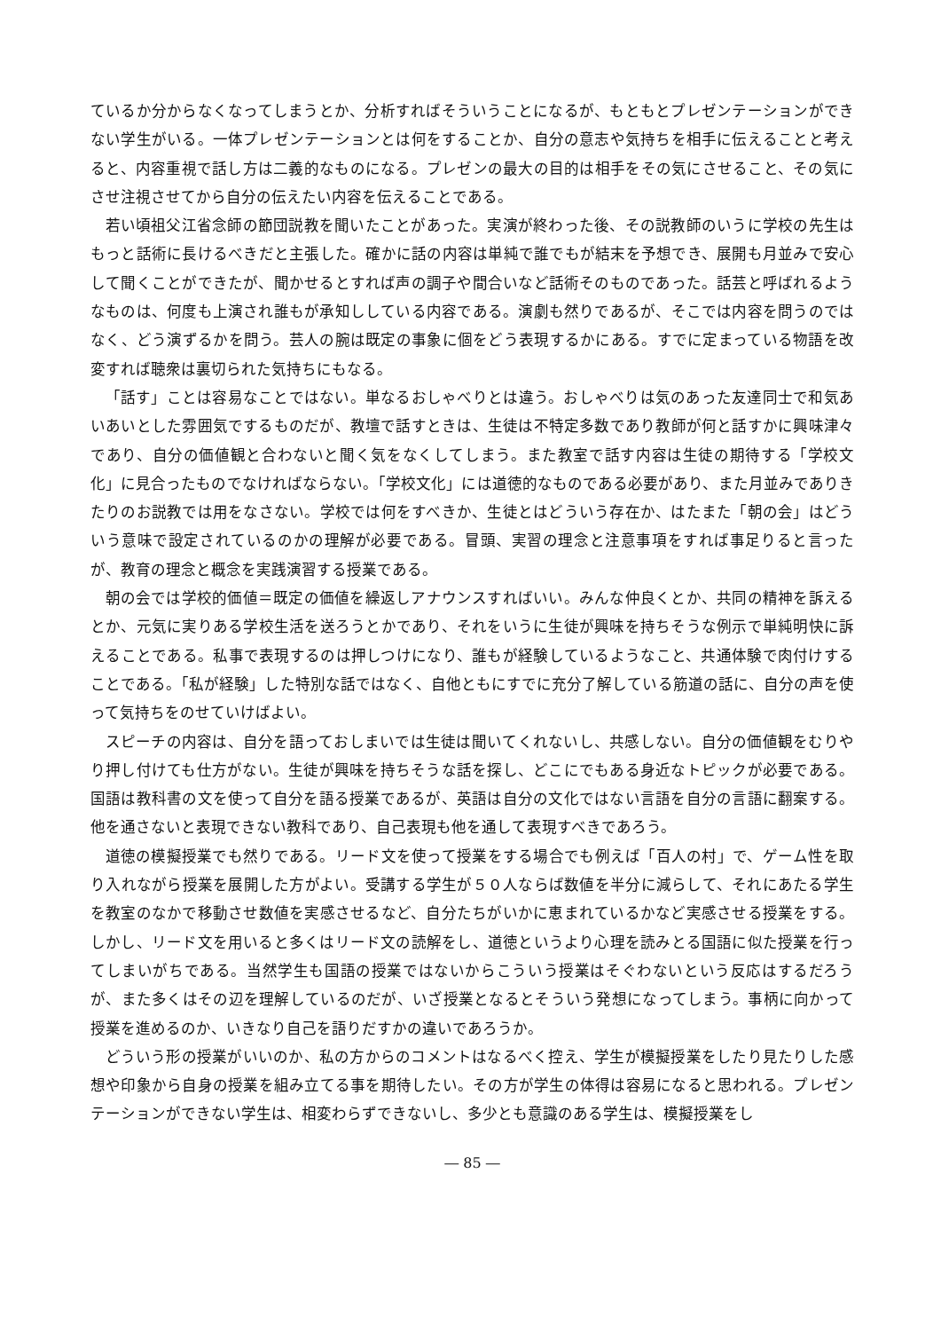ているか分からなくなってしまうとか、分析すればそういうことになるが、もともとプレゼンテーションができない学生がいる。一体プレゼンテーションとは何をすることか、自分の意志や気持ちを相手に伝えることと考えると、内容重視で話し方は二義的なものになる。プレゼンの最大の目的は相手をその気にさせること、その気にさせ注視させてから自分の伝えたい内容を伝えることである。
若い頃祖父江省念師の節団説教を聞いたことがあった。実演が終わった後、その説教師のいうに学校の先生はもっと話術に長けるべきだと主張した。確かに話の内容は単純で誰でもが結末を予想でき、展開も月並みで安心して聞くことができたが、聞かせるとすれば声の調子や間合いなど話術そのものであった。話芸と呼ばれるようなものは、何度も上演され誰もが承知ししている内容である。演劇も然りであるが、そこでは内容を問うのではなく、どう演ずるかを問う。芸人の腕は既定の事象に個をどう表現するかにある。すでに定まっている物語を改変すれば聴衆は裏切られた気持ちにもなる。
「話す」ことは容易なことではない。単なるおしゃべりとは違う。おしゃべりは気のあった友達同士で和気あいあいとした雰囲気でするものだが、教壇で話すときは、生徒は不特定多数であり教師が何と話すかに興味津々であり、自分の価値観と合わないと聞く気をなくしてしまう。また教室で話す内容は生徒の期待する「学校文化」に見合ったものでなければならない。「学校文化」には道徳的なものである必要があり、また月並みでありきたりのお説教では用をなさない。学校では何をすべきか、生徒とはどういう存在か、はたまた「朝の会」はどういう意味で設定されているのかの理解が必要である。冒頭、実習の理念と注意事項をすれば事足りると言ったが、教育の理念と概念を実践演習する授業である。
朝の会では学校的価値＝既定の価値を繰返しアナウンスすればいい。みんな仲良くとか、共同の精神を訴えるとか、元気に実りある学校生活を送ろうとかであり、それをいうに生徒が興味を持ちそうな例示で単純明快に訴えることである。私事で表現するのは押しつけになり、誰もが経験しているようなこと、共通体験で肉付けすることである。「私が経験」した特別な話ではなく、自他ともにすでに充分了解している筋道の話に、自分の声を使って気持ちをのせていけばよい。
スピーチの内容は、自分を語っておしまいでは生徒は聞いてくれないし、共感しない。自分の価値観をむりやり押し付けても仕方がない。生徒が興味を持ちそうな話を探し、どこにでもある身近なトピックが必要である。国語は教科書の文を使って自分を語る授業であるが、英語は自分の文化ではない言語を自分の言語に翻案する。他を通さないと表現できない教科であり、自己表現も他を通して表現すべきであろう。
道徳の模擬授業でも然りである。リード文を使って授業をする場合でも例えば「百人の村」で、ゲーム性を取り入れながら授業を展開した方がよい。受講する学生が５０人ならば数値を半分に減らして、それにあたる学生を教室のなかで移動させ数値を実感させるなど、自分たちがいかに恵まれているかなど実感させる授業をする。しかし、リード文を用いると多くはリード文の読解をし、道徳というより心理を読みとる国語に似た授業を行ってしまいがちである。当然学生も国語の授業ではないからこういう授業はそぐわないという反応はするだろうが、また多くはその辺を理解しているのだが、いざ授業となるとそういう発想になってしまう。事柄に向かって授業を進めるのか、いきなり自己を語りだすかの違いであろうか。
どういう形の授業がいいのか、私の方からのコメントはなるべく控え、学生が模擬授業をしたり見たりした感想や印象から自身の授業を組み立てる事を期待したい。その方が学生の体得は容易になると思われる。プレゼンテーションができない学生は、相変わらずできないし、多少とも意識のある学生は、模擬授業をし
― 85 ―